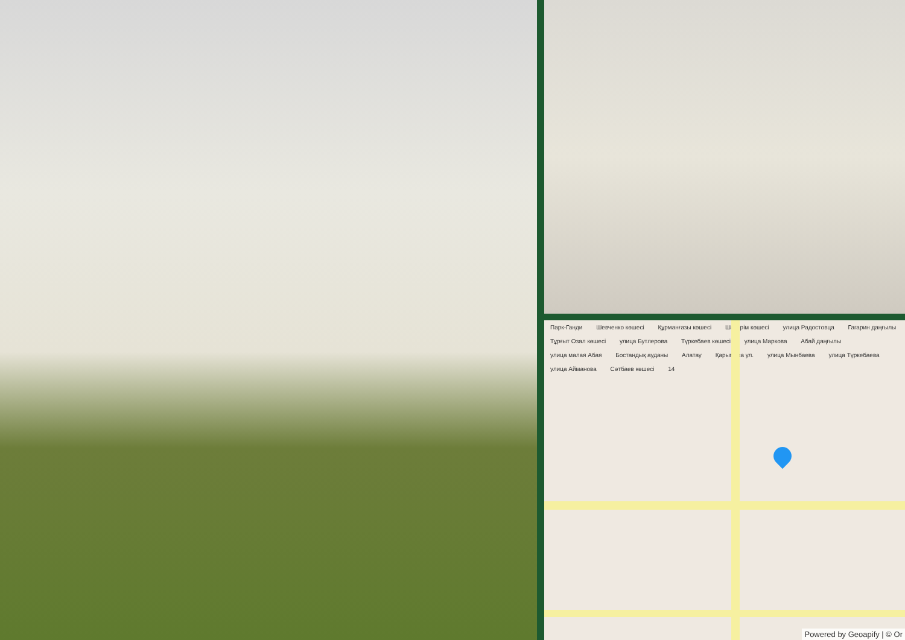Парк-Ганди Шевченко көшесі Құрманғазы көшесі Шәкәрім көшесі улица Радостовца Гагарин даңғылы Тұрғыт Озал көшесі улица Бутлерова Түркебаев көшесі улица Маркова Абай даңғылы улица малая Абая Бостандық ауданы Алатау Қарымова ул. улица Мынбаева улица Түркебаева улица Айманова Сәтбаев көшесі 14
Powered by Geoapify | © Or